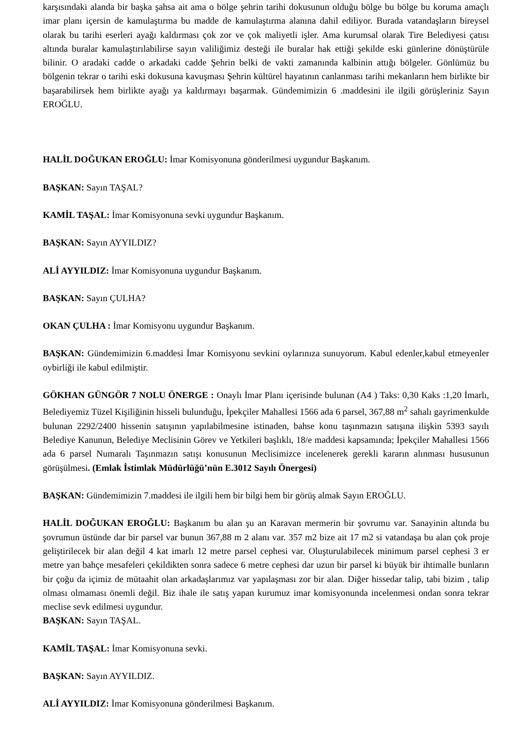karşısındaki alanda bir başka şahsa ait ama o bölge şehrin tarihi dokusunun olduğu bölge bu bölge bu koruma amaçlı imar planı içersin de kamulaştırma bu madde de kamulaştırma alanına dahil ediliyor. Burada vatandaşların bireysel olarak bu tarihi eserleri ayağı kaldırması çok zor ve çok maliyetli işler. Ama kurumsal olarak Tire Belediyesi çatısı altında buralar kamulaştırılabilirse sayın valiliğimiz desteği ile buralar hak ettiği şekilde eski günlerine dönüştürüle bilinir. O aradaki cadde o arkadaki cadde Şehrin belki de vakti zamanında kalbinin attığı bölgeler. Gönlümüz bu bölgenin tekrar o tarihi eski dokusuna kavuşması Şehrin kültürel hayatının canlanması tarihi mekanların hem birlikte bir başarabilirsek hem birlikte ayağı ya kaldırmayı başarmak. Gündemimizin 6 .maddesini ile ilgili görüşleriniz Sayın EROĞLU.
HALİL DOĞUKAN EROĞLU: İmar Komisyonuna gönderilmesi uygundur Başkanım.
BAŞKAN: Sayın TAŞAL?
KAMİL TAŞAL: İmar Komisyonuna sevki uygundur Başkanım.
BAŞKAN: Sayın AYYILDIZ?
ALİ AYYILDIZ: İmar Komisyonuna uygundur Başkanım.
BAŞKAN: Sayın ÇULHA?
OKAN ÇULHA : İmar Komisyonu uygundur Başkanım.
BAŞKAN: Gündemimizin 6.maddesi İmar Komisyonu sevkini oylarınıza sunuyorum. Kabul edenler,kabul etmeyenler oybirliği ile kabul edilmiştir.
GÖKHAN GÜNGÖR 7 NOLU ÖNERGE : Onaylı İmar Planı içerisinde bulunan (A4 ) Taks: 0,30 Kaks :1,20 İmarlı, Belediyemiz Tüzel Kişiliğinin hisseli bulunduğu, İpekçiler Mahallesi 1566 ada 6 parsel, 367,88 m<sup>2</sup> sahalı gayrimenkulde bulunan 2292/2400 hissenin satışının yapılabilmesine istinaden, bahse konu taşınmazın satışına ilişkin 5393 sayılı Belediye Kanunun, Belediye Meclisinin Görev ve Yetkileri başlıklı, 18/e maddesi kapsamında; İpekçiler Mahallesi 1566 ada 6 parsel Numaralı Taşınmazın satışı konusunun Meclisimizce incelenerek gerekli kararın alınması hususunun görüşülmesi. (Emlak İstimlak Müdürlüğü’nün E.3012 Sayılı Önergesi)
BAŞKAN: Gündemimizin 7.maddesi ile ilgili hem bir bilgi hem bir görüş almak Sayın EROĞLU.
HALİL DOĞUKAN EROĞLU: Başkanım bu alan şu an Karavan mermerin bir şovrumu var. Sanayinin altında bu şovrumun üstünde dar bir parsel var bunun 367,88 m 2 alanı var. 357 m2 bize ait 17 m2 si vatandaşa bu alan çok proje geliştirilecek bir alan değil 4 kat imarlı 12 metre parsel cephesi var. Oluşturulabilecek minimum parsel cephesi 3 er metre yan bahçe mesafeleri çekildikten sonra sadece 6 metre cephesi dar uzun bir parsel ki büyük bir ihtimalle bunların bir çoğu da içimiz de mütaahit olan arkadaşlarımız var yapılaşması zor bir alan. Diğer hissedar talip, tabi bizim , talip olması olmaması önemli değil. Biz ihale ile satış yapan kurumuz imar komisyonunda incelenmesi ondan sonra tekrar meclise sevk edilmesi uygundur.
BAŞKAN: Sayın TAŞAL.
KAMİL TAŞAL: İmar Komisyonuna sevki.
BAŞKAN: Sayın AYYILDIZ.
ALİ AYYILDIZ: İmar Komisyonuna gönderilmesi Başkanım.